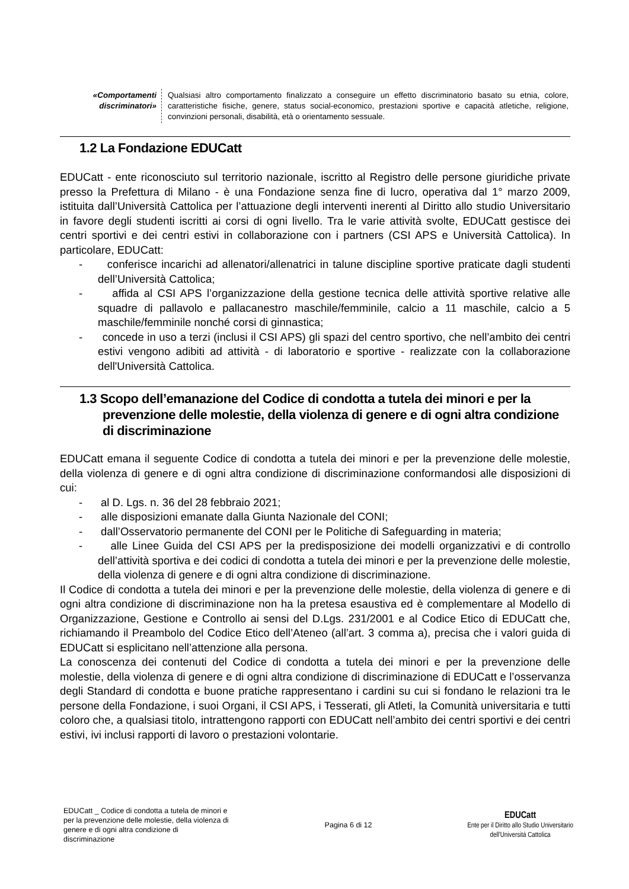| «Comportamenti discriminatori» | Qualsiasi altro comportamento finalizzato a conseguire un effetto discriminatorio basato su etnia, colore, caratteristiche fisiche, genere, status social-economico, prestazioni sportive e capacità atletiche, religione, convinzioni personali, disabilità, età o orientamento sessuale. |
1.2 La Fondazione EDUCatt
EDUCatt - ente riconosciuto sul territorio nazionale, iscritto al Registro delle persone giuridiche private presso la Prefettura di Milano - è una Fondazione senza fine di lucro, operativa dal 1° marzo 2009, istituita dall’Università Cattolica per l’attuazione degli interventi inerenti al Diritto allo studio Universitario in favore degli studenti iscritti ai corsi di ogni livello. Tra le varie attività svolte, EDUCatt gestisce dei centri sportivi e dei centri estivi in collaborazione con i partners (CSI APS e Università Cattolica). In particolare, EDUCatt:
- conferisce incarichi ad allenatori/allenatrici in talune discipline sportive praticate dagli studenti dell’Università Cattolica;
- affida al CSI APS l’organizzazione della gestione tecnica delle attività sportive relative alle squadre di pallavolo e pallacanestro maschile/femminile, calcio a 11 maschile, calcio a 5 maschile/femminile nonché corsi di ginnastica;
- concede in uso a terzi (inclusi il CSI APS) gli spazi del centro sportivo, che nell’ambito dei centri estivi vengono adibiti ad attività - di laboratorio e sportive - realizzate con la collaborazione dell'Università Cattolica.
1.3 Scopo dell’emanazione del Codice di condotta a tutela dei minori e per la prevenzione delle molestie, della violenza di genere e di ogni altra condizione di discriminazione
EDUCatt emana il seguente Codice di condotta a tutela dei minori e per la prevenzione delle molestie, della violenza di genere e di ogni altra condizione di discriminazione conformandosi alle disposizioni di cui:
- al D. Lgs. n. 36 del 28 febbraio 2021;
- alle disposizioni emanate dalla Giunta Nazionale del CONI;
- dall’Osservatorio permanente del CONI per le Politiche di Safeguarding in materia;
- alle Linee Guida del CSI APS per la predisposizione dei modelli organizzativi e di controllo dell’attività sportiva e dei codici di condotta a tutela dei minori e per la prevenzione delle molestie, della violenza di genere e di ogni altra condizione di discriminazione.
Il Codice di condotta a tutela dei minori e per la prevenzione delle molestie, della violenza di genere e di ogni altra condizione di discriminazione non ha la pretesa esaustiva ed è complementare al Modello di Organizzazione, Gestione e Controllo ai sensi del D.Lgs. 231/2001 e al Codice Etico di EDUCatt che, richiamando il Preambolo del Codice Etico dell’Ateneo (all’art. 3 comma a), precisa che i valori guida di EDUCatt si esplicitano nell’attenzione alla persona.
La conoscenza dei contenuti del Codice di condotta a tutela dei minori e per la prevenzione delle molestie, della violenza di genere e di ogni altra condizione di discriminazione di EDUCatt e l’osservanza degli Standard di condotta e buone pratiche rappresentano i cardini su cui si fondano le relazioni tra le persone della Fondazione, i suoi Organi, il CSI APS, i Tesserati, gli Atleti, la Comunità universitaria e tutti coloro che, a qualsiasi titolo, intrattengono rapporti con EDUCatt nell’ambito dei centri sportivi e dei centri estivi, ivi inclusi rapporti di lavoro o prestazioni volontarie.
EDUCatt _ Codice di condotta a tutela de minori e per la prevenzione delle molestie, della violenza di genere e di ogni altra condizione di discriminazione
Pagina 6 di 12
EDUCatt
Ente per il Diritto allo Studio Universitario
dell'Università Cattolica